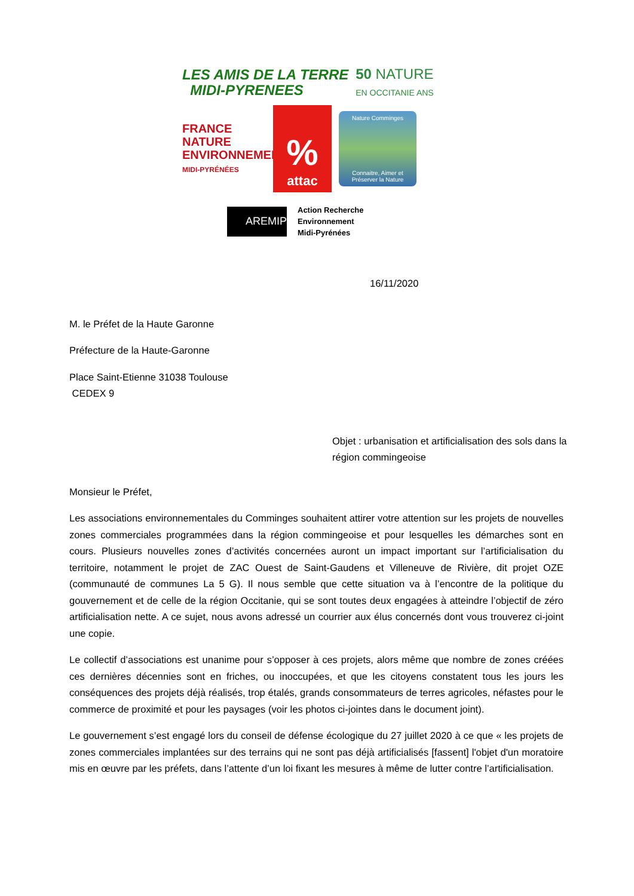LES AMIS DE LA TERRE
MIDI-PYRENEES
50 NATURE
EN OCCITANIE ANS
FRANCE NATURE ENVIRONNEMENT
MIDI-PYRÉNÉES
%
attac
Nature Comminges
Connaitre, Aimer et Préserver la Nature
AREMIP
Action Recherche
Environnement
Midi-Pyrénées
16/11/2020
M. le Préfet de la Haute Garonne
Préfecture de la Haute-Garonne
Place Saint-Etienne 31038 Toulouse
CEDEX 9
Objet : urbanisation et artificialisation des sols dans la région commingeoise
Monsieur le Préfet,
Les associations environnementales du Comminges souhaitent attirer votre attention sur les projets de nouvelles zones commerciales programmées dans la région commingeoise et pour lesquelles les démarches sont en cours. Plusieurs nouvelles zones d’activités concernées auront un impact important sur l’artificialisation du territoire, notamment le projet de ZAC Ouest de Saint-Gaudens et Villeneuve de Rivière, dit projet OZE (communauté de communes La 5 G). Il nous semble que cette situation va à l’encontre de la politique du gouvernement et de celle de la région Occitanie, qui se sont toutes deux engagées à atteindre l’objectif de zéro artificialisation nette. A ce sujet, nous avons adressé un courrier aux élus concernés dont vous trouverez ci-joint une copie.
Le collectif d’associations est unanime pour s’opposer à ces projets, alors même que nombre de zones créées ces dernières décennies sont en friches, ou inoccupées, et que les citoyens constatent tous les jours les conséquences des projets déjà réalisés, trop étalés, grands consommateurs de terres agricoles, néfastes pour le commerce de proximité et pour les paysages (voir les photos ci-jointes dans le document joint).
Le gouvernement s’est engagé lors du conseil de défense écologique du 27 juillet 2020 à ce que « les projets de zones commerciales implantées sur des terrains qui ne sont pas déjà artificialisés [fassent] l'objet d'un moratoire mis en œuvre par les préfets, dans l’attente d’un loi fixant les mesures à même de lutter contre l’artificialisation.